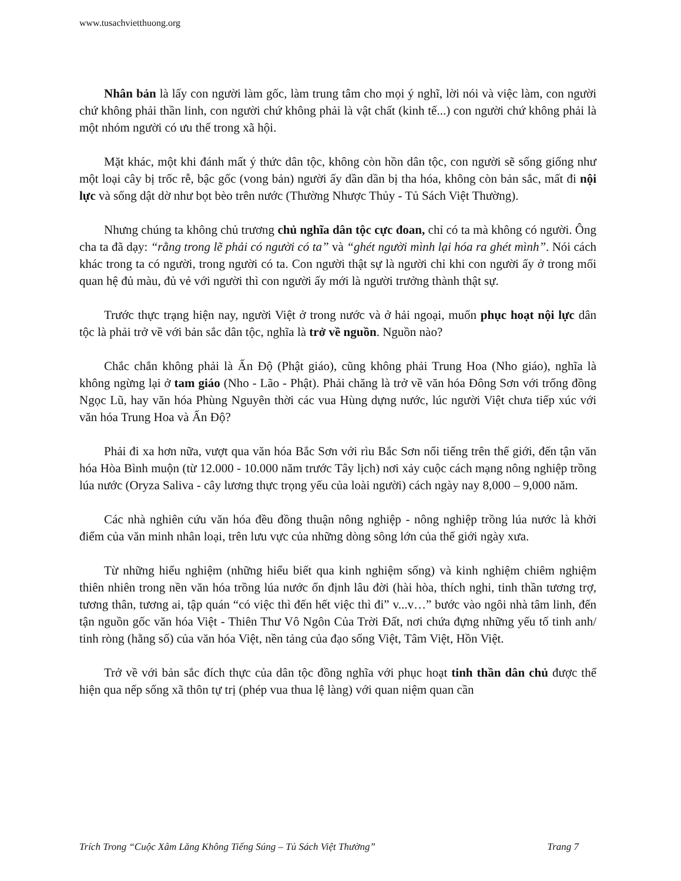www.tusachvietthuong.org
Nhân bản là lấy con người làm gốc, làm trung tâm cho mọi ý nghĩ, lời nói và việc làm, con người chứ không phải thần linh, con người chứ không phải là vật chất (kinh tế...) con người chứ không phải là một nhóm người có ưu thế trong xã hội.
Mặt khác, một khi đánh mất ý thức dân tộc, không còn hồn dân tộc, con người sẽ sống giống như một loại cây bị trốc rễ, bậc gốc (vong bản) người ấy dần dần bị tha hóa, không còn bản sắc, mất đi nội lực và sống dật dờ như bọt bèo trên nước (Thường Nhược Thủy - Tủ Sách Việt Thường).
Nhưng chúng ta không chủ trương chủ nghĩa dân tộc cực đoan, chỉ có ta mà không có người. Ông cha ta đã dạy: “rằng trong lẽ phải có người có ta” và “ghét người mình lại hóa ra ghét mình”. Nói cách khác trong ta có người, trong người có ta. Con người thật sự là người chỉ khi con người ấy ở trong mối quan hệ đủ màu, đủ vẻ với người thì con người ấy mới là người trưởng thành thật sự.
Trước thực trạng hiện nay, người Việt ở trong nước và ở hải ngoại, muốn phục hoạt nội lực dân tộc là phải trở về với bản sắc dân tộc, nghĩa là trở về nguồn. Nguồn nào?
Chắc chắn không phải là Ấn Độ (Phật giáo), cũng không phải Trung Hoa (Nho giáo), nghĩa là không ngừng lại ở tam giáo (Nho - Lão - Phật). Phải chăng là trở về văn hóa Đông Sơn với trống đồng Ngọc Lũ, hay văn hóa Phùng Nguyên thời các vua Hùng dựng nước, lúc người Việt chưa tiếp xúc với văn hóa Trung Hoa và Ấn Độ?
Phải đi xa hơn nữa, vượt qua văn hóa Bắc Sơn với rìu Bắc Sơn nổi tiếng trên thế giới, đến tận văn hóa Hòa Bình muộn (từ 12.000 - 10.000 năm trước Tây lịch) nơi xảy cuộc cách mạng nông nghiệp trồng lúa nước (Oryza Saliva - cây lương thực trọng yếu của loài người) cách ngày nay 8,000 – 9,000 năm.
Các nhà nghiên cứu văn hóa đều đồng thuận nông nghiệp - nông nghiệp trồng lúa nước là khởi điểm của văn minh nhân loại, trên lưu vực của những dòng sông lớn của thế giới ngày xưa.
Từ những hiểu nghiệm (những hiểu biết qua kinh nghiệm sống) và kinh nghiệm chiêm nghiệm thiên nhiên trong nền văn hóa trồng lúa nước ổn định lâu đời (hài hòa, thích nghi, tinh thần tương trợ, tương thân, tương ai, tập quán “có việc thì đến hết việc thì đi” v...v…” bước vào ngôi nhà tâm linh, đến tận nguồn gốc văn hóa Việt - Thiên Thư Vô Ngôn Của Trời Đất, nơi chứa đựng những yếu tố tinh anh/ tinh ròng (hằng số) của văn hóa Việt, nền tảng của đạo sống Việt, Tâm Việt, Hồn Việt.
Trở về với bản sắc đích thực của dân tộc đồng nghĩa với phục hoạt tinh thần dân chủ được thể hiện qua nếp sống xã thôn tự trị (phép vua thua lệ làng) với quan niệm quan cần
Trích Trong “Cuộc Xâm Lăng Không Tiếng Súng – Tủ Sách Việt Thường” Trang 7